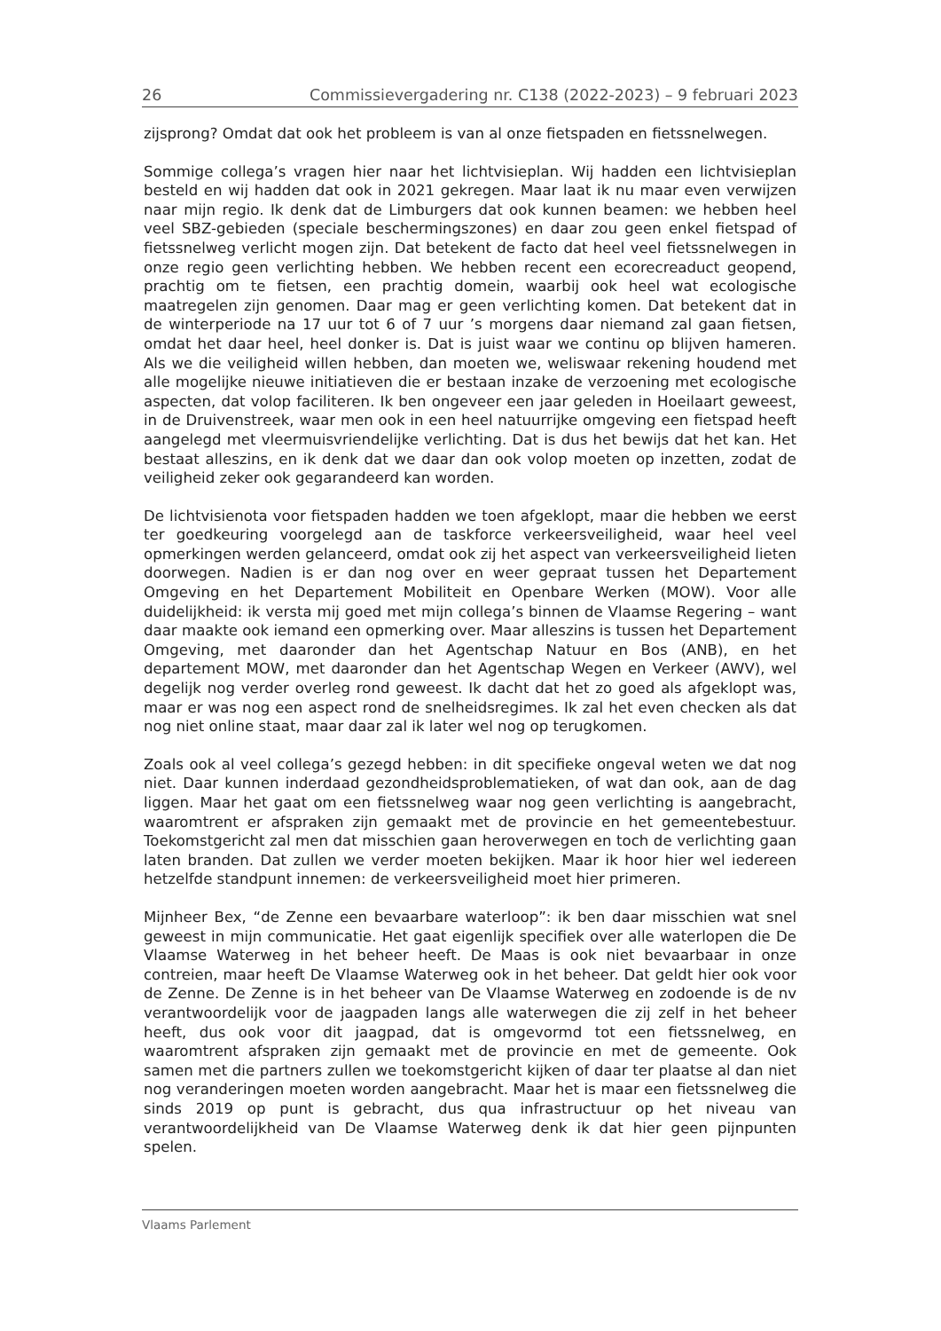26 Commissievergadering nr. C138 (2022-2023) – 9 februari 2023
zijsprong? Omdat dat ook het probleem is van al onze fietspaden en fietssnel­wegen.
Sommige collega’s vragen hier naar het lichtvisieplan. Wij hadden een lichtvisie­plan besteld en wij hadden dat ook in 2021 gekregen. Maar laat ik nu maar even verwijzen naar mijn regio. Ik denk dat de Limburgers dat ook kunnen beamen: we hebben heel veel SBZ-gebieden (speciale beschermingszones) en daar zou geen enkel fietspad of fietssnelweg verlicht mogen zijn. Dat betekent de facto dat heel veel fietssnelwegen in onze regio geen verlichting hebben. We hebben recent een ecorecreaduct geopend, prachtig om te fietsen, een prachtig domein, waarbij ook heel wat ecologische maatregelen zijn genomen. Daar mag er geen verlichting komen. Dat betekent dat in de winterperiode na 17 uur tot 6 of 7 uur ’s morgens daar niemand zal gaan fietsen, omdat het daar heel, heel donker is. Dat is juist waar we continu op blijven hameren. Als we die veiligheid willen hebben, dan moeten we, weliswaar rekening houdend met alle mogelijke nieuwe initiatieven die er bestaan inzake de verzoening met ecologische aspecten, dat volop faciliteren. Ik ben ongeveer een jaar geleden in Hoeilaart geweest, in de Druivenstreek, waar men ook in een heel natuurrijke omgeving een fietspad heeft aangelegd met vleermuisvriendelijke verlichting. Dat is dus het bewijs dat het kan. Het bestaat alleszins, en ik denk dat we daar dan ook volop moeten op inzetten, zodat de veiligheid zeker ook gegarandeerd kan worden.
De lichtvisienota voor fietspaden hadden we toen afgeklopt, maar die hebben we eerst ter goedkeuring voorgelegd aan de taskforce verkeersveiligheid, waar heel veel opmerkingen werden gelanceerd, omdat ook zij het aspect van verkeers­veiligheid lieten doorwegen. Nadien is er dan nog over en weer gepraat tussen het Departement Omgeving en het Departement Mobiliteit en Openbare Werken (MOW). Voor alle duidelijkheid: ik versta mij goed met mijn collega’s binnen de Vlaamse Regering – want daar maakte ook iemand een opmerking over. Maar alleszins is tussen het Departement Omgeving, met daaronder dan het Agentschap Natuur en Bos (ANB), en het departement MOW, met daaronder dan het Agentschap Wegen en Verkeer (AWV), wel degelijk nog verder overleg rond geweest. Ik dacht dat het zo goed als afgeklopt was, maar er was nog een aspect rond de snelheidsregimes. Ik zal het even checken als dat nog niet online staat, maar daar zal ik later wel nog op terugkomen.
Zoals ook al veel collega’s gezegd hebben: in dit specifieke ongeval weten we dat nog niet. Daar kunnen inderdaad gezondheidsproblematieken, of wat dan ook, aan de dag liggen. Maar het gaat om een fietssnelweg waar nog geen verlichting is aangebracht, waaromtrent er afspraken zijn gemaakt met de provincie en het gemeentebestuur. Toekomstgericht zal men dat misschien gaan heroverwegen en toch de verlichting gaan laten branden. Dat zullen we verder moeten bekijken. Maar ik hoor hier wel iedereen hetzelfde standpunt innemen: de verkeersveiligheid moet hier primeren.
Mijnheer Bex, “de Zenne een bevaarbare waterloop”: ik ben daar misschien wat snel geweest in mijn communicatie. Het gaat eigenlijk specifiek over alle water­lopen die De Vlaamse Waterweg in het beheer heeft. De Maas is ook niet bevaar­baar in onze contreien, maar heeft De Vlaamse Waterweg ook in het beheer. Dat geldt hier ook voor de Zenne. De Zenne is in het beheer van De Vlaamse Waterweg en zodoende is de nv verantwoordelijk voor de jaagpaden langs alle waterwegen die zij zelf in het beheer heeft, dus ook voor dit jaagpad, dat is omgevormd tot een fietssnelweg, en waaromtrent afspraken zijn gemaakt met de provincie en met de gemeente. Ook samen met die partners zullen we toekomstgericht kijken of daar ter plaatse al dan niet nog veranderingen moeten worden aangebracht. Maar het is maar een fietssnelweg die sinds 2019 op punt is gebracht, dus qua infrastructuur op het niveau van verantwoordelijkheid van De Vlaamse Waterweg denk ik dat hier geen pijnpunten spelen.
Vlaams Parlement